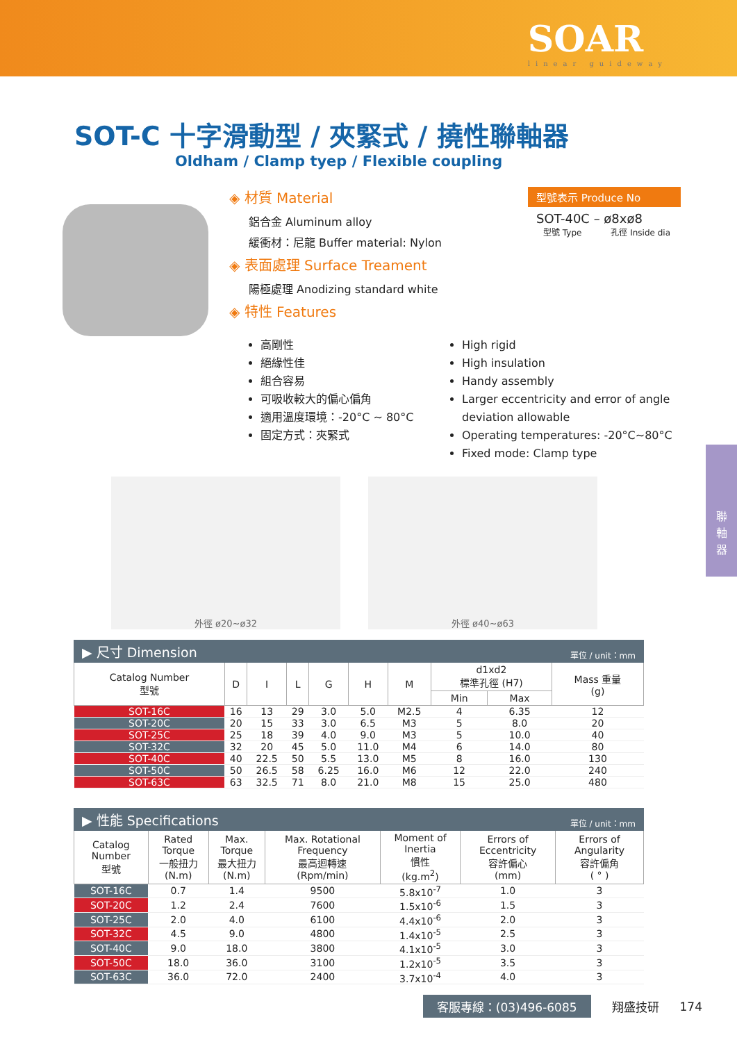SOAR
linear guideway
SOT-C 十字滑動型 / 夾緊式 / 撓性聯軸器
Oldham / Clamp tyep / Flexible coupling
◈ 材質 Material
鋁合金 Aluminum alloy
緩衝材：尼龍 Buffer material: Nylon
◈ 表面處理 Surface Treament
陽極處理 Anodizing standard white
◈ 特性 Features
型號表示 Produce No
SOT-40C – ø8xø8
型號 Type 孔徑 Inside dia
高剛性
絕緣性佳
組合容易
可吸收較大的偏心偏角
適用溫度環境：-20°C ~ 80°C
固定方式：夾緊式
High rigid
High insulation
Handy assembly
Larger eccentricity and error of angle deviation allowable
Operating temperatures: -20°C~80°C
Fixed mode: Clamp type
外徑 ø20~ø32 外徑 ø40~ø63
▶ 尺寸 Dimension 單位 / unit：mm
| Catalog Number 型號 | D | I | L | G | H | M | d1xd2 標準孔徑 (H7) | | Mass 重量 (g) |
| --- | --- | --- | --- | --- | --- | --- | --- | --- | --- |
| | | | | | | | Min | Max | |
| SOT-16C | 16 | 13 | 29 | 3.0 | 5.0 | M2.5 | 4 | 6.35 | 12 |
| SOT-20C | 20 | 15 | 33 | 3.0 | 6.5 | M3 | 5 | 8.0 | 20 |
| SOT-25C | 25 | 18 | 39 | 4.0 | 9.0 | M3 | 5 | 10.0 | 40 |
| SOT-32C | 32 | 20 | 45 | 5.0 | 11.0 | M4 | 6 | 14.0 | 80 |
| SOT-40C | 40 | 22.5 | 50 | 5.5 | 13.0 | M5 | 8 | 16.0 | 130 |
| SOT-50C | 50 | 26.5 | 58 | 6.25 | 16.0 | M6 | 12 | 22.0 | 240 |
| SOT-63C | 63 | 32.5 | 71 | 8.0 | 21.0 | M8 | 15 | 25.0 | 480 |
▶ 性能 Specifications 單位 / unit：mm
| Catalog Number 型號 | Rated Torque 一般扭力 (N.m) | Max. Torque 最大扭力 (N.m) | Max. Rotational Frequency 最高迴轉速 (Rpm/min) | Moment of Inertia 慣性 (kg.m<sup>2</sup>) | Errors of Eccentricity 容許偏心 (mm) | Errors of Angularity 容許偏角 ( ° ) |
| --- | --- | --- | --- | --- | --- | --- |
| SOT-16C | 0.7 | 1.4 | 9500 | 5.8x10<sup>-7</sup> | 1.0 | 3 |
| SOT-20C | 1.2 | 2.4 | 7600 | 1.5x10<sup>-6</sup> | 1.5 | 3 |
| SOT-25C | 2.0 | 4.0 | 6100 | 4.4x10<sup>-6</sup> | 2.0 | 3 |
| SOT-32C | 4.5 | 9.0 | 4800 | 1.4x10<sup>-5</sup> | 2.5 | 3 |
| SOT-40C | 9.0 | 18.0 | 3800 | 4.1x10<sup>-5</sup> | 3.0 | 3 |
| SOT-50C | 18.0 | 36.0 | 3100 | 1.2x10<sup>-5</sup> | 3.5 | 3 |
| SOT-63C | 36.0 | 72.0 | 2400 | 3.7x10<sup>-4</sup> | 4.0 | 3 |
客服專線：(03)496-6085 翔盛技研 174
聯
軸
器